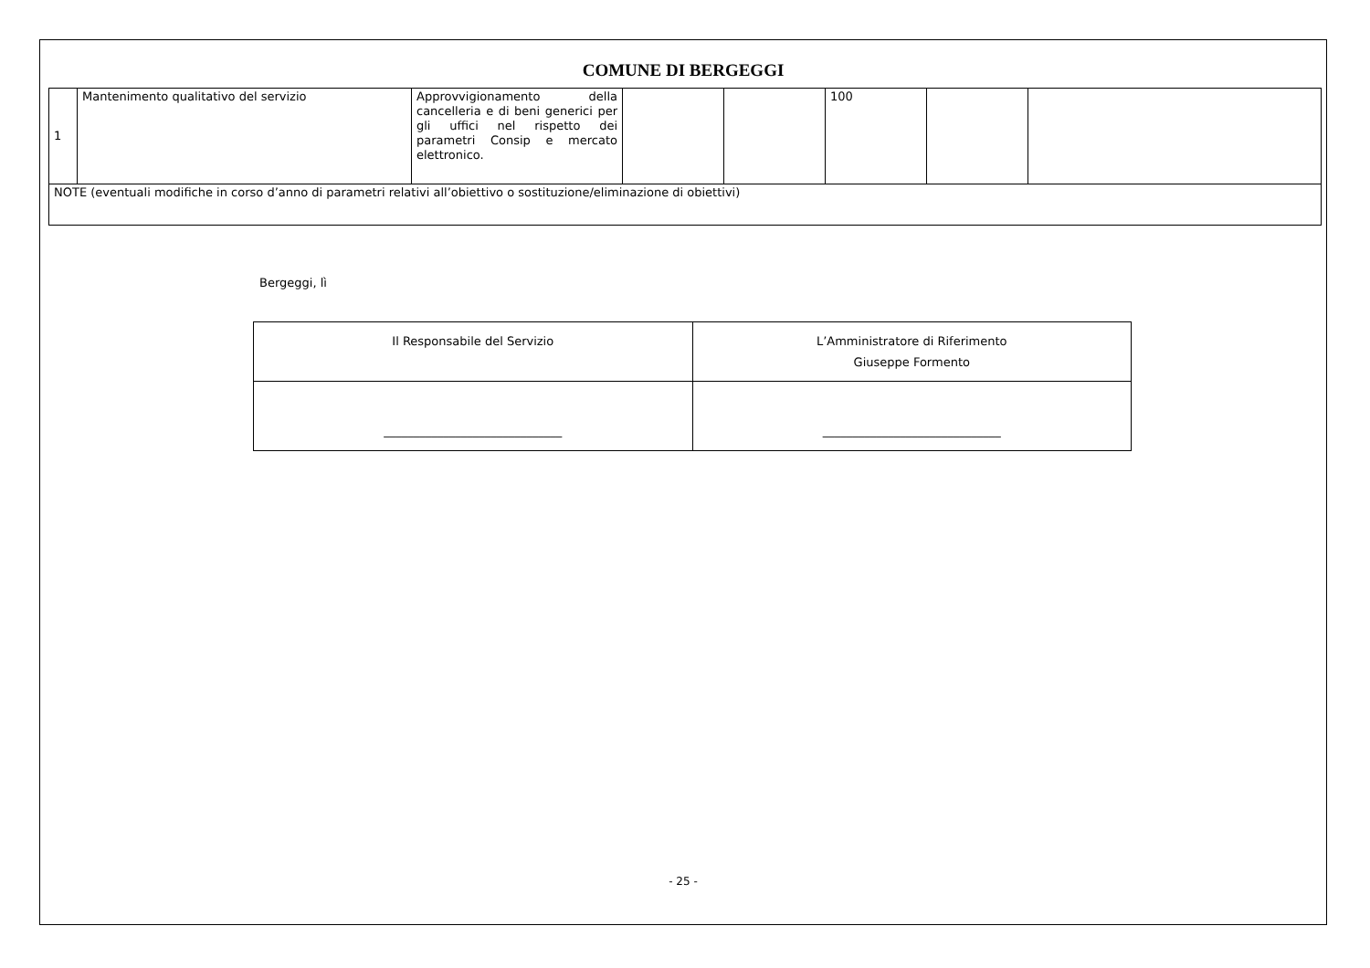COMUNE DI BERGEGGI
| 1 | Mantenimento qualitativo del servizio | Approvvigionamento della cancelleria e di beni generici per gli uffici nel rispetto dei parametri Consip e mercato elettronico. | | | 100 | | |
| NOTE (eventuali modifiche in corso d’anno di parametri relativi all’obiettivo o sostituzione/eliminazione di obiettivi) | | | | | | | |
Bergeggi, lì
| Il Responsabile del Servizio | L’Amministratore di Riferimento Giuseppe Formento |
| ______________________________ | ______________________________ |
- 25 -